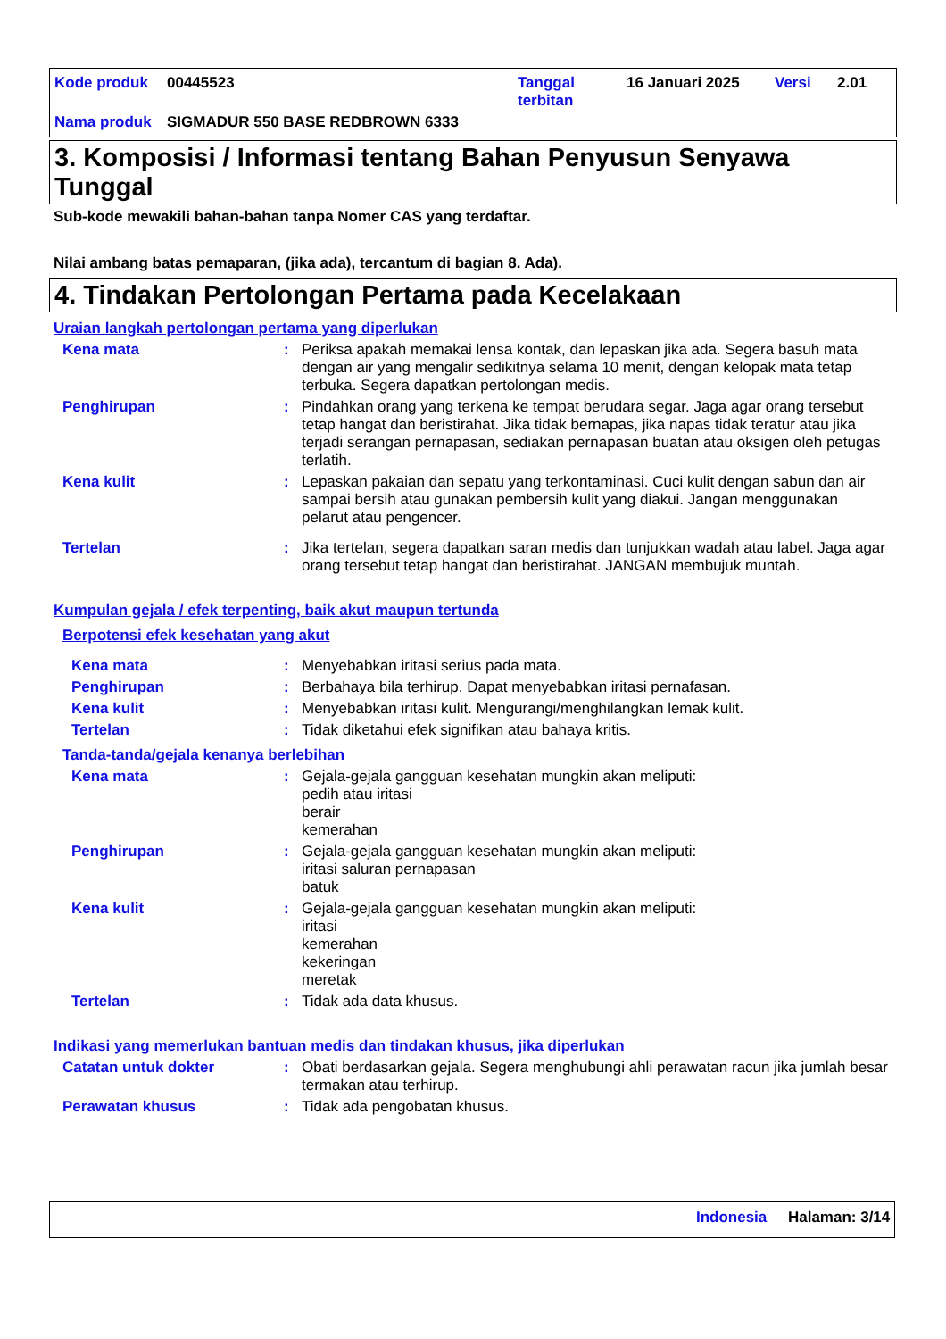Kode produk 00445523 Tanggal
terbitan 16 Januari 2025 Versi 2.01
Nama produk SIGMADUR 550 BASE REDBROWN 6333
3. Komposisi / Informasi tentang Bahan Penyusun Senyawa Tunggal
Sub-kode mewakili bahan-bahan tanpa Nomer CAS yang terdaftar.
Nilai ambang batas pemaparan, (jika ada), tercantum di bagian 8. Ada).
4. Tindakan Pertolongan Pertama pada Kecelakaan
Uraian langkah pertolongan pertama yang diperlukan
Kena mata : Periksa apakah memakai lensa kontak, dan lepaskan jika ada. Segera basuh mata dengan air yang mengalir sedikitnya selama 10 menit, dengan kelopak mata tetap terbuka. Segera dapatkan pertolongan medis.
Penghirupan : Pindahkan orang yang terkena ke tempat berudara segar. Jaga agar orang tersebut tetap hangat dan beristirahat. Jika tidak bernapas, jika napas tidak teratur atau jika terjadi serangan pernapasan, sediakan pernapasan buatan atau oksigen oleh petugas terlatih.
Kena kulit : Lepaskan pakaian dan sepatu yang terkontaminasi. Cuci kulit dengan sabun dan air sampai bersih atau gunakan pembersih kulit yang diakui. Jangan menggunakan pelarut atau pengencer.
Tertelan : Jika tertelan, segera dapatkan saran medis dan tunjukkan wadah atau label. Jaga agar orang tersebut tetap hangat dan beristirahat. JANGAN membujuk muntah.
Kumpulan gejala / efek terpenting, baik akut maupun tertunda
Berpotensi efek kesehatan yang akut
Kena mata : Menyebabkan iritasi serius pada mata.
Penghirupan : Berbahaya bila terhirup. Dapat menyebabkan iritasi pernafasan.
Kena kulit : Menyebabkan iritasi kulit. Mengurangi/menghilangkan lemak kulit.
Tertelan : Tidak diketahui efek signifikan atau bahaya kritis.
Tanda-tanda/gejala kenanya berlebihan
Kena mata : Gejala-gejala gangguan kesehatan mungkin akan meliputi:
pedih atau iritasi
berair
kemerahan
Penghirupan : Gejala-gejala gangguan kesehatan mungkin akan meliputi:
iritasi saluran pernapasan
batuk
Kena kulit : Gejala-gejala gangguan kesehatan mungkin akan meliputi:
iritasi
kemerahan
kekeringan
meretak
Tertelan : Tidak ada data khusus.
Indikasi yang memerlukan bantuan medis dan tindakan khusus, jika diperlukan
Catatan untuk dokter : Obati berdasarkan gejala. Segera menghubungi ahli perawatan racun jika jumlah besar termakan atau terhirup.
Perawatan khusus : Tidak ada pengobatan khusus.
Indonesia Halaman: 3/14